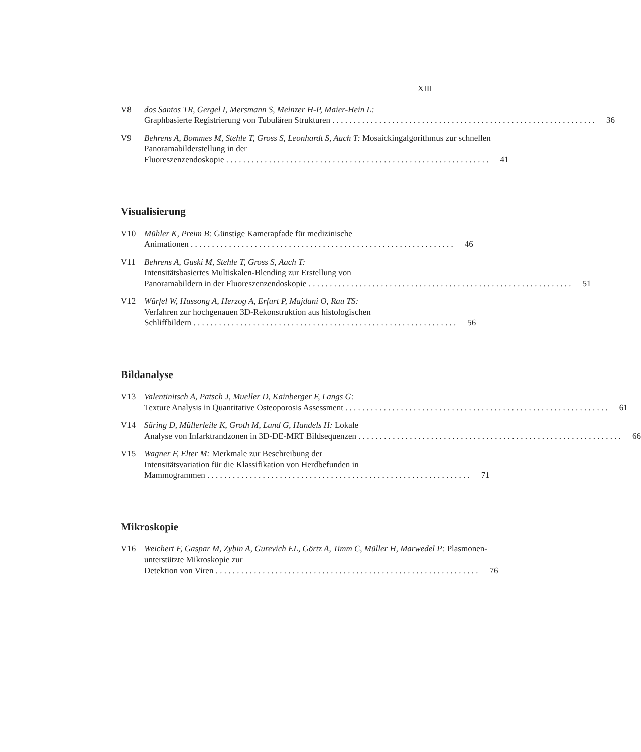XIII
V8 dos Santos TR, Gergel I, Mersmann S, Meinzer H-P, Maier-Hein L:
Graphbasierte Registrierung von Tubulären Strukturen 36
V9 Behrens A, Bommes M, Stehle T, Gross S, Leonhardt S, Aach T: Mosaickingalgorithmus zur schnellen Panoramabilderstellung in der
Fluoreszenzendoskopie 41
Visualisierung
V10 Mühler K, Preim B: Günstige Kamerapfade für medizinische
Animationen 46
V11 Behrens A, Guski M, Stehle T, Gross S, Aach T:
Intensitätsbasiertes Multiskalen-Blending zur Erstellung von
Panoramabildern in der Fluoreszenzendoskopie 51
V12 Würfel W, Hussong A, Herzog A, Erfurt P, Majdani O, Rau TS:
Verfahren zur hochgenauen 3D-Rekonstruktion aus histologischen
Schliffbildern 56
Bildanalyse
V13 Valentinitsch A, Patsch J, Mueller D, Kainberger F, Langs G:
Texture Analysis in Quantitative Osteoporosis Assessment 61
V14 Säring D, Müllerleile K, Groth M, Lund G, Handels H: Lokale
Analyse von Infarktrandzonen in 3D-DE-MRT Bildsequenzen 66
V15 Wagner F, Elter M: Merkmale zur Beschreibung der
Intensitätsvariation für die Klassifikation von Herdbefunden in
Mammogrammen 71
Mikroskopie
V16 Weichert F, Gaspar M, Zybin A, Gurevich EL, Görtz A, Timm C, Müller H, Marwedel P: Plasmonen-unterstützte Mikroskopie zur
Detektion von Viren 76